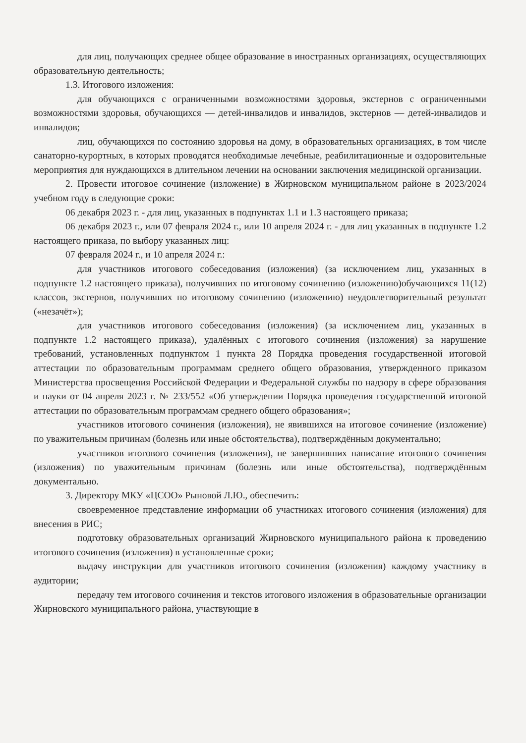для лиц, получающих среднее общее образование в иностранных организациях, осуществляющих образовательную деятельность;
1.3. Итогового изложения:
для обучающихся с ограниченными возможностями здоровья, экстернов с ограниченными возможностями здоровья, обучающихся — детей-инвалидов и инвалидов, экстернов — детей-инвалидов и инвалидов;
лиц, обучающихся по состоянию здоровья на дому, в образовательных организациях, в том числе санаторно-курортных, в которых проводятся необходимые лечебные, реабилитационные и оздоровительные мероприятия для нуждающихся в длительном лечении на основании заключения медицинской организации.
2. Провести итоговое сочинение (изложение) в Жирновском муниципальном районе в 2023/2024 учебном году в следующие сроки:
06 декабря 2023 г. - для лиц, указанных в подпунктах 1.1 и 1.3 настоящего приказа;
06 декабря 2023 г., или 07 февраля 2024 г., или 10 апреля 2024 г. - для лиц указанных в подпункте 1.2 настоящего приказа, по выбору указанных лиц:
07 февраля 2024 г., и 10 апреля 2024 г.:
для участников итогового собеседования (изложения) (за исключением лиц, указанных в подпункте 1.2 настоящего приказа), получивших по итоговому сочинению (изложению)обучающихся 11(12) классов, экстернов, получивших по итоговому сочинению (изложению) неудовлетворительный результат («незачёт»);
для участников итогового собеседования (изложения) (за исключением лиц, указанных в подпункте 1.2 настоящего приказа), удалённых с итогового сочинения (изложения) за нарушение требований, установленных подпунктом 1 пункта 28 Порядка проведения государственной итоговой аттестации по образовательным программам среднего общего образования, утвержденного приказом Министерства просвещения Российской Федерации и Федеральной службы по надзору в сфере образования и науки от 04 апреля 2023 г. № 233/552 «Об утверждении Порядка проведения государственной итоговой аттестации по образовательным программам среднего общего образования»;
участников итогового сочинения (изложения), не явившихся на итоговое сочинение (изложение) по уважительным причинам (болезнь или иные обстоятельства), подтверждённым документально;
участников итогового сочинения (изложения), не завершивших написание итогового сочинения (изложения) по уважительным причинам (болезнь или иные обстоятельства), подтверждённым документально.
3. Директору МКУ «ЦСОО» Рыновой Л.Ю., обеспечить:
своевременное представление информации об участниках итогового сочинения (изложения) для внесения в РИС;
подготовку образовательных организаций Жирновского муниципального района к проведению итогового сочинения (изложения) в установленные сроки;
выдачу инструкции для участников итогового сочинения (изложения) каждому участнику в аудитории;
передачу тем итогового сочинения и текстов итогового изложения в образовательные организации Жирновского муниципального района, участвующие в